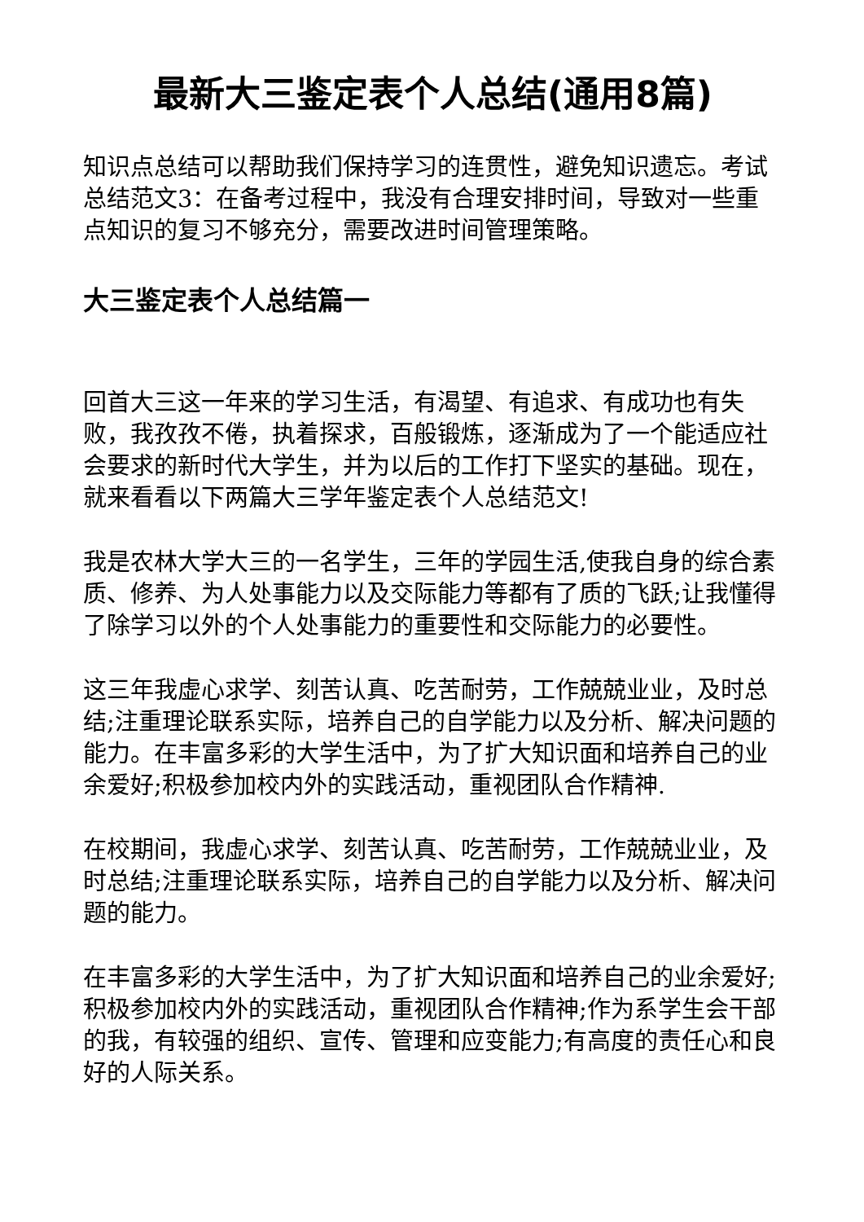最新大三鉴定表个人总结(通用8篇)
知识点总结可以帮助我们保持学习的连贯性，避免知识遗忘。考试总结范文3：在备考过程中，我没有合理安排时间，导致对一些重点知识的复习不够充分，需要改进时间管理策略。
大三鉴定表个人总结篇一
回首大三这一年来的学习生活，有渴望、有追求、有成功也有失败，我孜孜不倦，执着探求，百般锻炼，逐渐成为了一个能适应社会要求的新时代大学生，并为以后的工作打下坚实的基础。现在，就来看看以下两篇大三学年鉴定表个人总结范文!
我是农林大学大三的一名学生，三年的学园生活,使我自身的综合素质、修养、为人处事能力以及交际能力等都有了质的飞跃;让我懂得了除学习以外的个人处事能力的重要性和交际能力的必要性。
这三年我虚心求学、刻苦认真、吃苦耐劳，工作兢兢业业，及时总结;注重理论联系实际，培养自己的自学能力以及分析、解决问题的能力。在丰富多彩的大学生活中，为了扩大知识面和培养自己的业余爱好;积极参加校内外的实践活动，重视团队合作精神.
在校期间，我虚心求学、刻苦认真、吃苦耐劳，工作兢兢业业，及时总结;注重理论联系实际，培养自己的自学能力以及分析、解决问题的能力。
在丰富多彩的大学生活中，为了扩大知识面和培养自己的业余爱好;积极参加校内外的实践活动，重视团队合作精神;作为系学生会干部的我，有较强的组织、宣传、管理和应变能力;有高度的责任心和良好的人际关系。